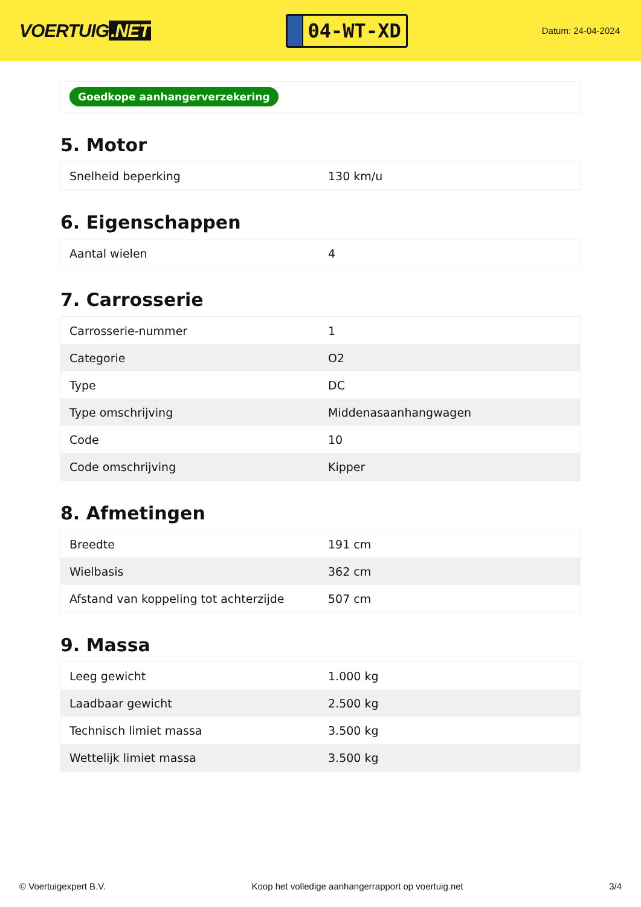VOERTUIG.NET
04-WT-XD
Datum: 24-04-2024
Goedkope aanhangerverzekering
5. Motor
| Snelheid beperking | 130 km/u |
6. Eigenschappen
| Aantal wielen | 4 |
7. Carrosserie
| Carrosserie-nummer | 1 |
| Categorie | O2 |
| Type | DC |
| Type omschrijving | Middenasaanhangwagen |
| Code | 10 |
| Code omschrijving | Kipper |
8. Afmetingen
| Breedte | 191 cm |
| Wielbasis | 362 cm |
| Afstand van koppeling tot achterzijde | 507 cm |
9. Massa
| Leeg gewicht | 1.000 kg |
| Laadbaar gewicht | 2.500 kg |
| Technisch limiet massa | 3.500 kg |
| Wettelijk limiet massa | 3.500 kg |
© Voertuigexpert B.V. Koop het volledige aanhangerrapport op voertuig.net 3/4